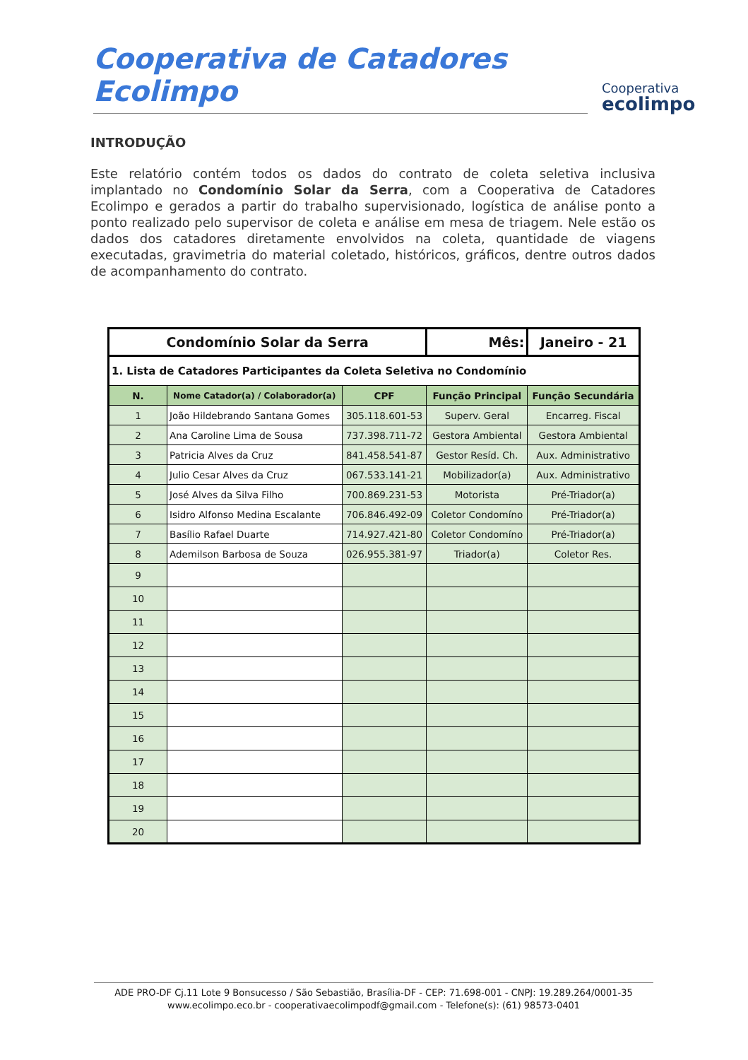Cooperativa de Catadores Ecolimpo
Cooperativa
ecolimpo
INTRODUÇÃO
Este relatório contém todos os dados do contrato de coleta seletiva inclusiva implantado no Condomínio Solar da Serra, com a Cooperativa de Catadores Ecolimpo e gerados a partir do trabalho supervisionado, logística de análise ponto a ponto realizado pelo supervisor de coleta e análise em mesa de triagem. Nele estão os dados dos catadores diretamente envolvidos na coleta, quantidade de viagens executadas, gravimetria do material coletado, históricos, gráficos, dentre outros dados de acompanhamento do contrato.
| Condomínio Solar da Serra | | | Mês: | Janeiro - 21 |
| --- | --- | --- | --- | --- |
| 1. Lista de Catadores Participantes da Coleta Seletiva no Condomínio | | | | |
| N. | Nome Catador(a) / Colaborador(a) | CPF | Função Principal | Função Secundária |
| 1 | João Hildebrando Santana Gomes | 305.118.601-53 | Superv. Geral | Encarreg. Fiscal |
| 2 | Ana Caroline Lima de Sousa | 737.398.711-72 | Gestora Ambiental | Gestora Ambiental |
| 3 | Patricia Alves da Cruz | 841.458.541-87 | Gestor Resíd. Ch. | Aux. Administrativo |
| 4 | Julio Cesar Alves da Cruz | 067.533.141-21 | Mobilizador(a) | Aux. Administrativo |
| 5 | José Alves da Silva Filho | 700.869.231-53 | Motorista | Pré-Triador(a) |
| 6 | Isidro Alfonso Medina Escalante | 706.846.492-09 | Coletor Condomíno | Pré-Triador(a) |
| 7 | Basílio Rafael Duarte | 714.927.421-80 | Coletor Condomíno | Pré-Triador(a) |
| 8 | Ademilson Barbosa de Souza | 026.955.381-97 | Triador(a) | Coletor Res. |
| 9 | | | | |
| 10 | | | | |
| 11 | | | | |
| 12 | | | | |
| 13 | | | | |
| 14 | | | | |
| 15 | | | | |
| 16 | | | | |
| 17 | | | | |
| 18 | | | | |
| 19 | | | | |
| 20 | | | | |
ADE PRO-DF Cj.11 Lote 9 Bonsucesso / São Sebastião, Brasília-DF - CEP: 71.698-001 - CNPJ: 19.289.264/0001-35
www.ecolimpo.eco.br - cooperativaecolimpodf@gmail.com - Telefone(s): (61) 98573-0401